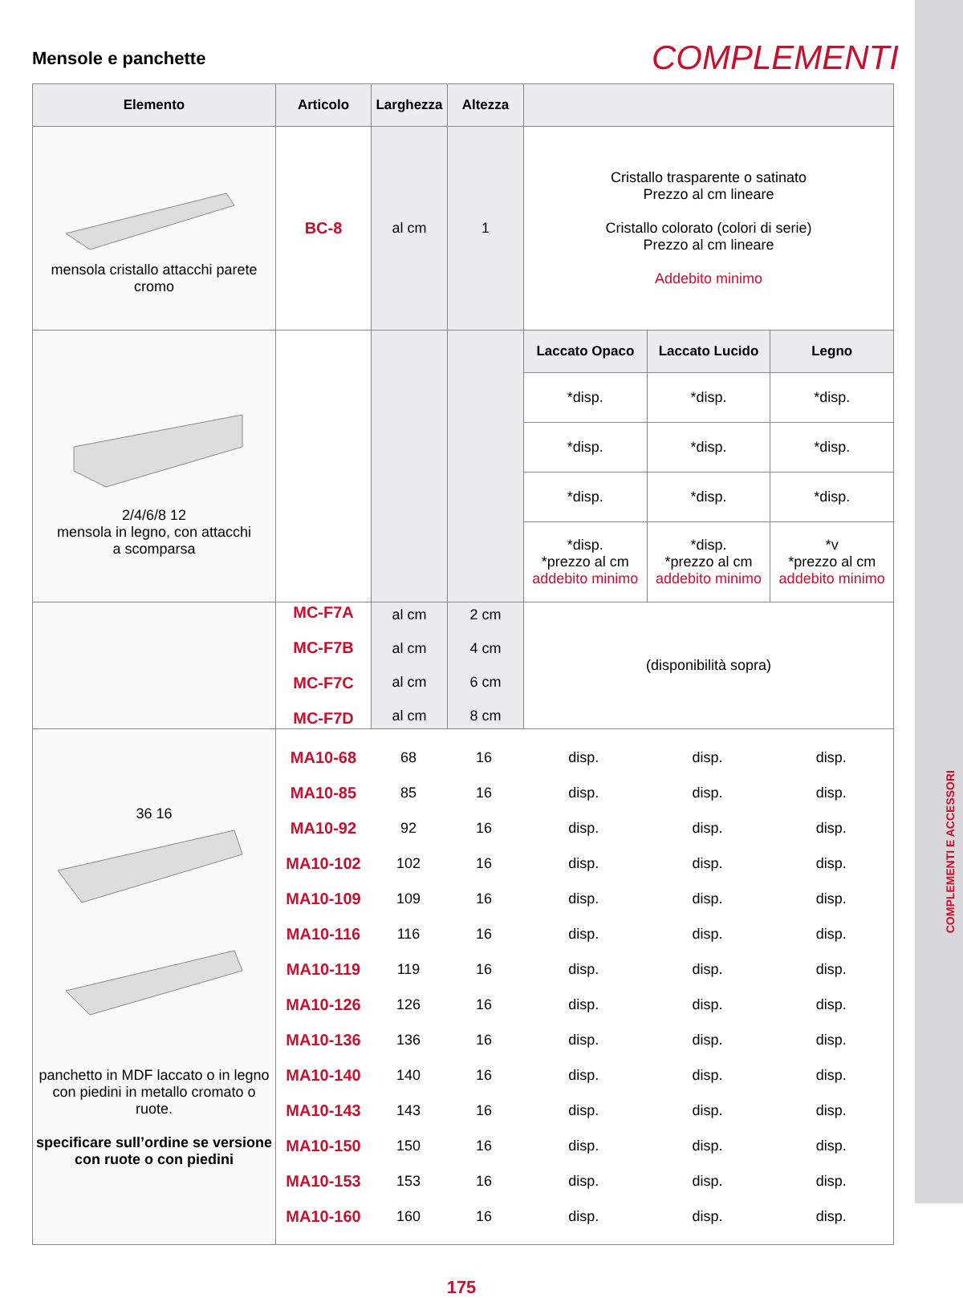Mensole e panchette
COMPLEMENTI
| Elemento | Articolo | Larghezza | Altezza | | | |
| --- | --- | --- | --- | --- | --- | --- |
| mensola cristallo attacchi parete cromo | BC-8 | al cm | 1 | Cristallo trasparente o satinato Prezzo al cm lineare Cristallo colorato (colori di serie) Prezzo al cm lineare Addebito minimo | | |
| 2/4/6/8 12 mensola in legno, con attacchi a scomparsa | | | | Laccato Opaco | Laccato Lucido | Legno |
| | | | | *disp. | *disp. | *disp. |
| | | | | *disp. | *disp. | *disp. |
| | | | | *disp. | *disp. | *disp. |
| | | | | *disp. *prezzo al cm addebito minimo | *disp. *prezzo al cm addebito minimo | *v *prezzo al cm addebito minimo |
| | MC-F7A MC-F7B MC-F7C MC-F7D | al cm al cm al cm al cm | 2 cm 4 cm 6 cm 8 cm | (disponibilità sopra) |
| 36 16 panchetto in MDF laccato o in legno con piedini in metallo cromato o ruote. specificare sull’ordine se versione con ruote o con piedini | / MA10-68 / 68 / 16 / disp. / disp. / disp. / / MA10-85 / 85 / 16 / disp. / disp. / disp. / / MA10-92 / 92 / 16 / disp. / disp. / disp. / / MA10-102 / 102 / 16 / disp. / disp. / disp. / / MA10-109 / 109 / 16 / disp. / disp. / disp. / / MA10-116 / 116 / 16 / disp. / disp. / disp. / / MA10-119 / 119 / 16 / disp. / disp. / disp. / / MA10-126 / 126 / 16 / disp. / disp. / disp. / / MA10-136 / 136 / 16 / disp. / disp. / disp. / / MA10-140 / 140 / 16 / disp. / disp. / disp. / / MA10-143 / 143 / 16 / disp. / disp. / disp. / / MA10-150 / 150 / 16 / disp. / disp. / disp. / / MA10-153 / 153 / 16 / disp. / disp. / disp. / / MA10-160 / 160 / 16 / disp. / disp. / disp. / | | | |
175
COMPLEMENTI E ACCESSORI